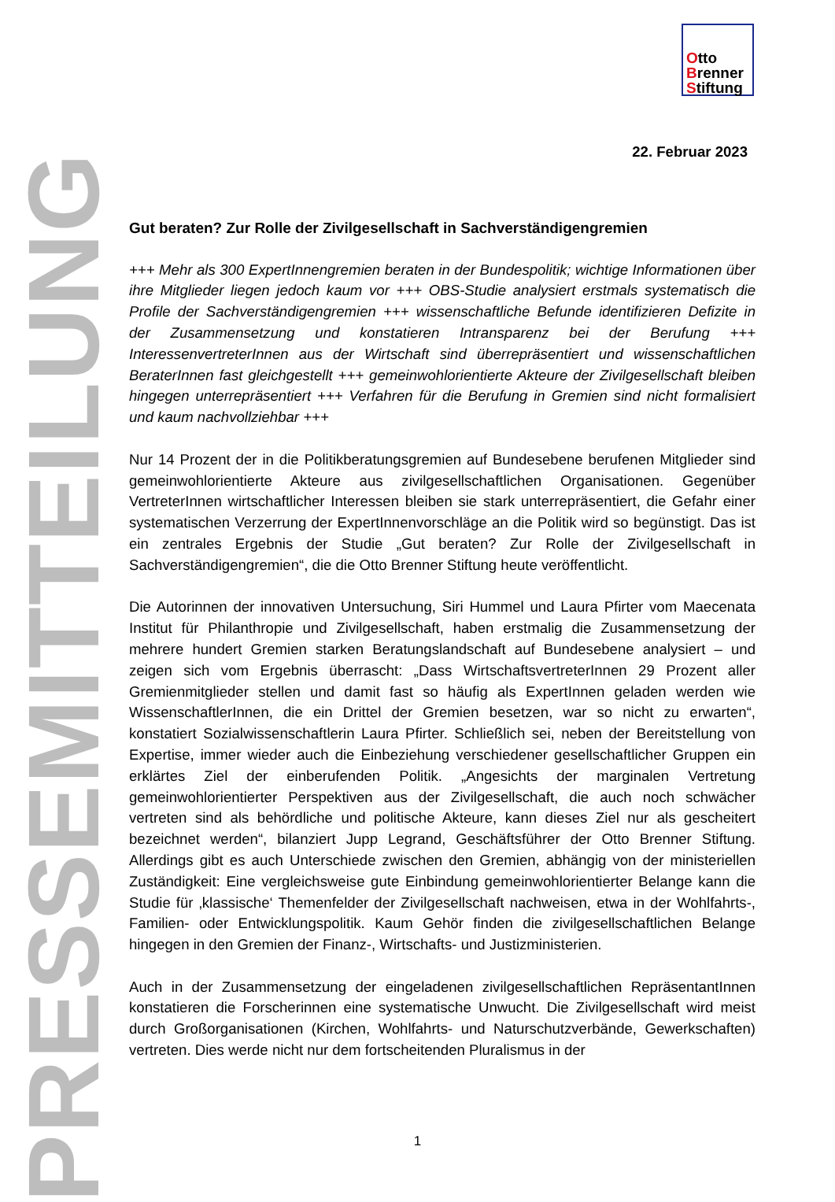Otto
Brenner
Stiftung
PRESSEMITTEILUNG
22. Februar 2023
Gut beraten? Zur Rolle der Zivilgesellschaft in Sachverständigengremien
+++ Mehr als 300 ExpertInnengremien beraten in der Bundespolitik; wichtige Informationen über ihre Mitglieder liegen jedoch kaum vor +++ OBS-Studie analysiert erstmals systematisch die Profile der Sachverständigengremien +++ wissenschaftliche Befunde identifizieren Defizite in der Zusammensetzung und konstatieren Intransparenz bei der Berufung +++ InteressenvertreterInnen aus der Wirtschaft sind überrepräsentiert und wissenschaftlichen BeraterInnen fast gleichgestellt +++ gemeinwohlorientierte Akteure der Zivilgesellschaft bleiben hingegen unterrepräsentiert +++ Verfahren für die Berufung in Gremien sind nicht formalisiert und kaum nachvollziehbar +++
Nur 14 Prozent der in die Politikberatungsgremien auf Bundesebene berufenen Mitglieder sind gemeinwohlorientierte Akteure aus zivilgesellschaftlichen Organisationen. Gegenüber VertreterInnen wirtschaftlicher Interessen bleiben sie stark unterrepräsentiert, die Gefahr einer systematischen Verzerrung der ExpertInnenvorschläge an die Politik wird so begünstigt. Das ist ein zentrales Ergebnis der Studie „Gut beraten? Zur Rolle der Zivilgesellschaft in Sachverständigengremien“, die die Otto Brenner Stiftung heute veröffentlicht.
Die Autorinnen der innovativen Untersuchung, Siri Hummel und Laura Pfirter vom Maecenata Institut für Philanthropie und Zivilgesellschaft, haben erstmalig die Zusammensetzung der mehrere hundert Gremien starken Beratungslandschaft auf Bundesebene analysiert – und zeigen sich vom Ergebnis überrascht: „Dass WirtschaftsvertreterInnen 29 Prozent aller Gremienmitglieder stellen und damit fast so häufig als ExpertInnen geladen werden wie WissenschaftlerInnen, die ein Drittel der Gremien besetzen, war so nicht zu erwarten“, konstatiert Sozialwissenschaftlerin Laura Pfirter. Schließlich sei, neben der Bereitstellung von Expertise, immer wieder auch die Einbeziehung verschiedener gesellschaftlicher Gruppen ein erklärtes Ziel der einberufenden Politik. „Angesichts der marginalen Vertretung gemeinwohlorientierter Perspektiven aus der Zivilgesellschaft, die auch noch schwächer vertreten sind als behördliche und politische Akteure, kann dieses Ziel nur als gescheitert bezeichnet werden“, bilanziert Jupp Legrand, Geschäftsführer der Otto Brenner Stiftung. Allerdings gibt es auch Unterschiede zwischen den Gremien, abhängig von der ministeriellen Zuständigkeit: Eine vergleichsweise gute Einbindung gemeinwohlorientierter Belange kann die Studie für ‚klassische‘ Themenfelder der Zivilgesellschaft nachweisen, etwa in der Wohlfahrts-, Familien- oder Entwicklungspolitik. Kaum Gehör finden die zivilgesellschaftlichen Belange hingegen in den Gremien der Finanz-, Wirtschafts- und Justizministerien.
Auch in der Zusammensetzung der eingeladenen zivilgesellschaftlichen RepräsentantInnen konstatieren die Forscherinnen eine systematische Unwucht. Die Zivilgesellschaft wird meist durch Großorganisationen (Kirchen, Wohlfahrts- und Naturschutzverbände, Gewerkschaften) vertreten. Dies werde nicht nur dem fortscheitenden Pluralismus in der
1